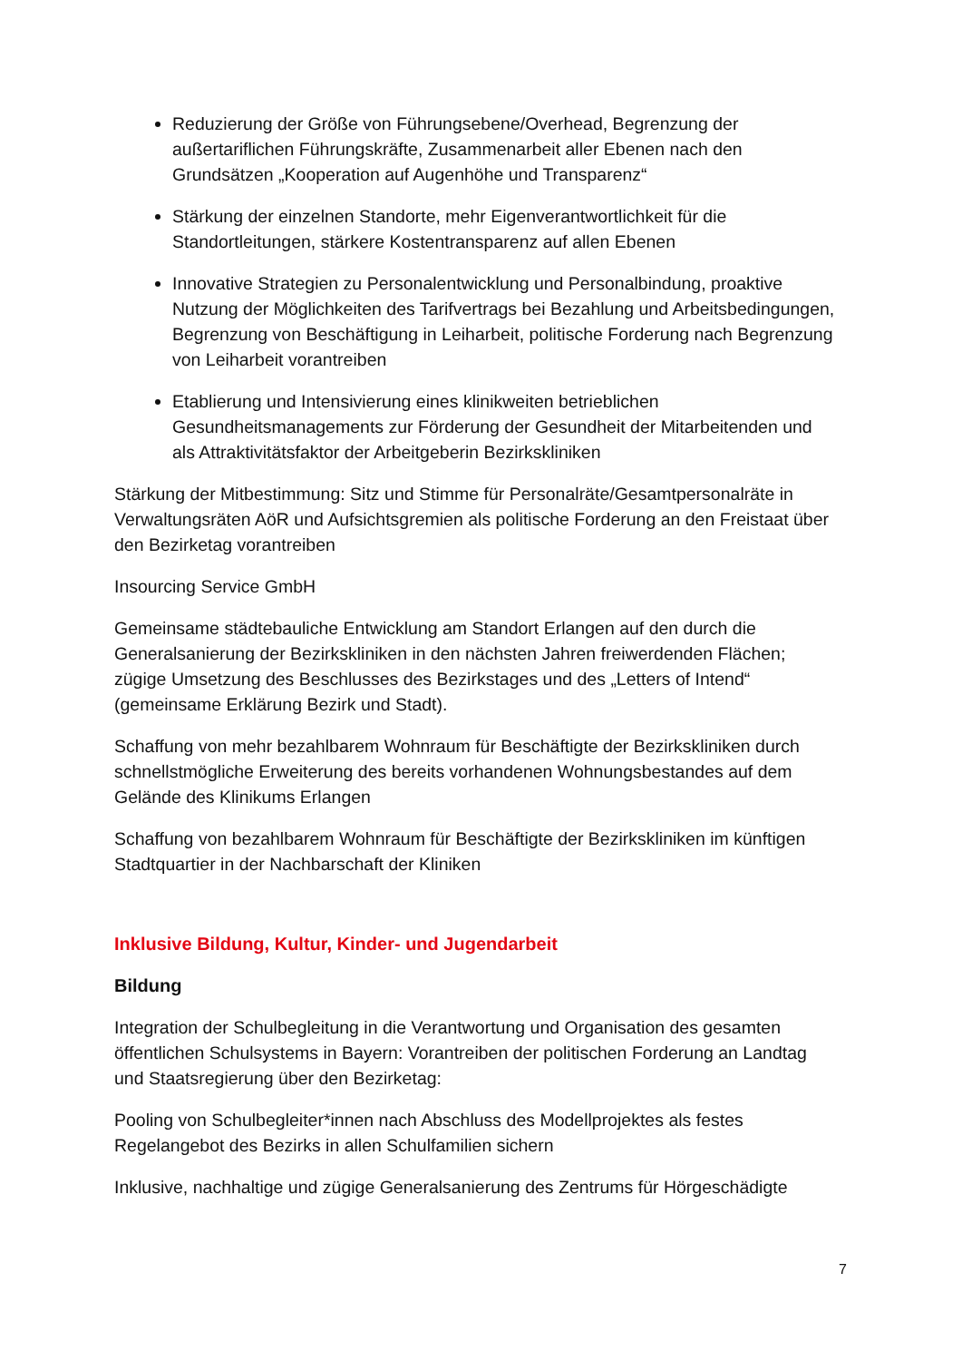Reduzierung der Größe von Führungsebene/Overhead, Begrenzung der außertariflichen Führungskräfte, Zusammenarbeit aller Ebenen nach den Grundsätzen „Kooperation auf Augenhöhe und Transparenz“
Stärkung der einzelnen Standorte, mehr Eigenverantwortlichkeit für die Standortleitungen, stärkere Kostentransparenz auf allen Ebenen
Innovative Strategien zu Personalentwicklung und Personalbindung, proaktive Nutzung der Möglichkeiten des Tarifvertrags bei Bezahlung und Arbeitsbedingungen, Begrenzung von Beschäftigung in Leiharbeit, politische Forderung nach Begrenzung von Leiharbeit vorantreiben
Etablierung und Intensivierung eines klinikweiten betrieblichen Gesundheitsmanagements zur Förderung der Gesundheit der Mitarbeitenden und als Attraktivitätsfaktor der Arbeitgeberin Bezirkskliniken
Stärkung der Mitbestimmung: Sitz und Stimme für Personalräte/Gesamtpersonalräte in Verwaltungsräten AöR und Aufsichtsgremien als politische Forderung an den Freistaat über den Bezirketag vorantreiben
Insourcing Service GmbH
Gemeinsame städtebauliche Entwicklung am Standort Erlangen auf den durch die Generalsanierung der Bezirkskliniken in den nächsten Jahren freiwerdenden Flächen; zügige Umsetzung des Beschlusses des Bezirkstages und des „Letters of Intend“ (gemeinsame Erklärung Bezirk und Stadt).
Schaffung von mehr bezahlbarem Wohnraum für Beschäftigte der Bezirkskliniken durch schnellstmögliche Erweiterung des bereits vorhandenen Wohnungsbestandes auf dem Gelände des Klinikums Erlangen
Schaffung von bezahlbarem Wohnraum für Beschäftigte der Bezirkskliniken im künftigen Stadtquartier in der Nachbarschaft der Kliniken
Inklusive Bildung, Kultur, Kinder- und Jugendarbeit
Bildung
Integration der Schulbegleitung in die Verantwortung und Organisation des gesamten öffentlichen Schulsystems in Bayern: Vorantreiben der politischen Forderung an Landtag und Staatsregierung über den Bezirketag:
Pooling von Schulbegleiter*innen nach Abschluss des Modellprojektes als festes Regelangebot des Bezirks in allen Schulfamilien sichern
Inklusive, nachhaltige und zügige Generalsanierung des Zentrums für Hörgeschädigte
7